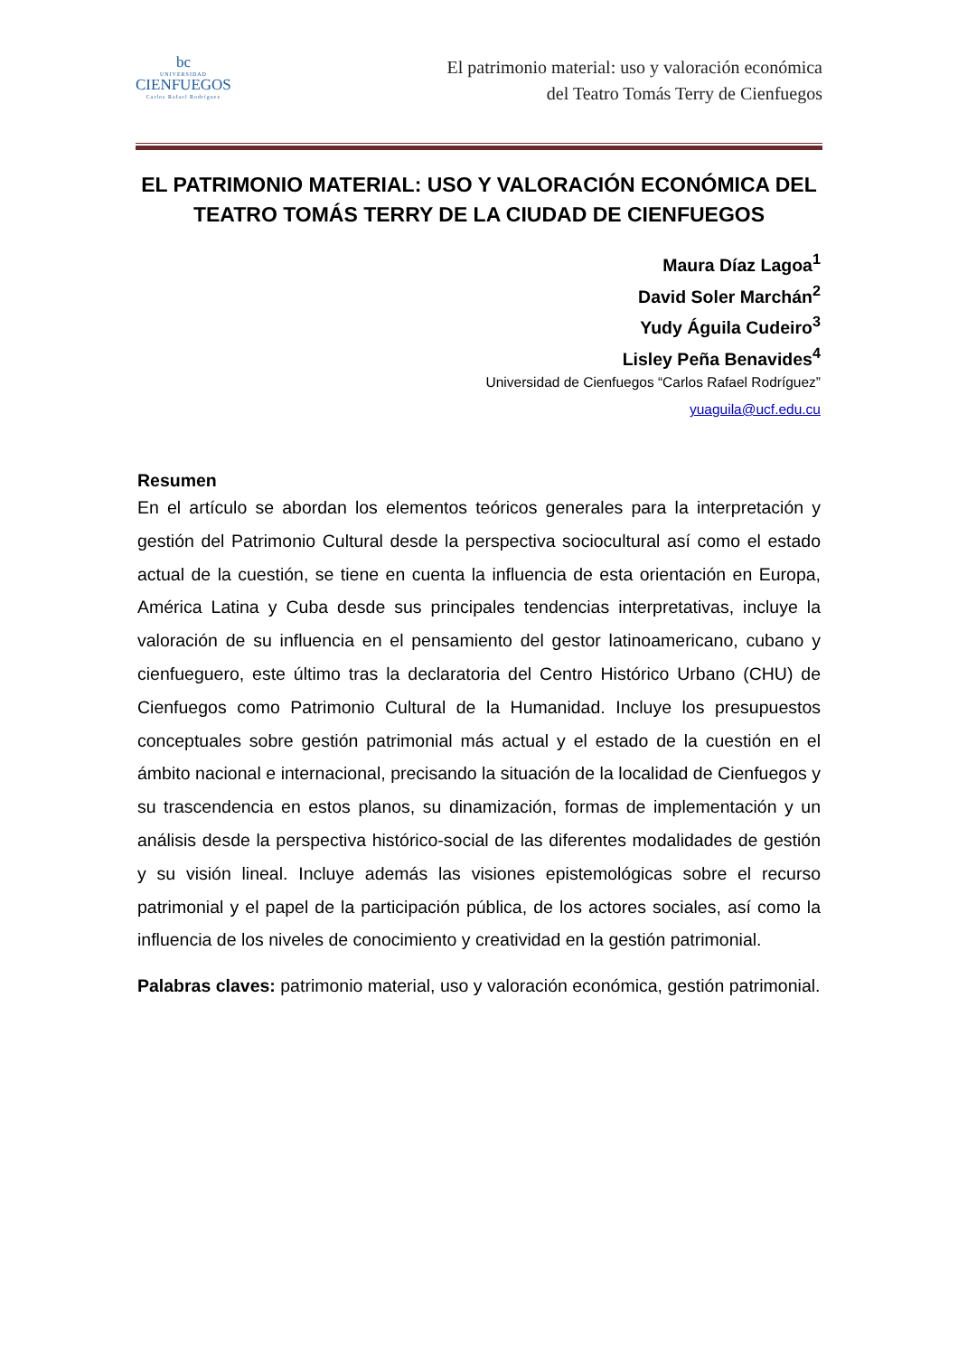bc
UNIVERSIDAD
CIENFUEGOS
Carlos Rafael Rodríguez
El patrimonio material: uso y valoración económica
del Teatro Tomás Terry de Cienfuegos
EL PATRIMONIO MATERIAL: USO Y VALORACIÓN ECONÓMICA DEL TEATRO TOMÁS TERRY DE LA CIUDAD DE CIENFUEGOS
Maura Díaz Lagoa<sup>1</sup>
David Soler Marchán<sup>2</sup>
Yudy Águila Cudeiro<sup>3</sup>
Lisley Peña Benavides<sup>4</sup>
Universidad de Cienfuegos “Carlos Rafael Rodríguez”
yuaguila@ucf.edu.cu
Resumen
En el artículo se abordan los elementos teóricos generales para la interpretación y gestión del Patrimonio Cultural desde la perspectiva sociocultural así como el estado actual de la cuestión, se tiene en cuenta la influencia de esta orientación en Europa, América Latina y Cuba desde sus principales tendencias interpretativas, incluye la valoración de su influencia en el pensamiento del gestor latinoamericano, cubano y cienfueguero, este último tras la declaratoria del Centro Histórico Urbano (CHU) de Cienfuegos como Patrimonio Cultural de la Humanidad. Incluye los presupuestos conceptuales sobre gestión patrimonial más actual y el estado de la cuestión en el ámbito nacional e internacional, precisando la situación de la localidad de Cienfuegos y su trascendencia en estos planos, su dinamización, formas de implementación y un análisis desde la perspectiva histórico-social de las diferentes modalidades de gestión y su visión lineal. Incluye además las visiones epistemológicas sobre el recurso patrimonial y el papel de la participación pública, de los actores sociales, así como la influencia de los niveles de conocimiento y creatividad en la gestión patrimonial.
Palabras claves: patrimonio material, uso y valoración económica, gestión patrimonial.